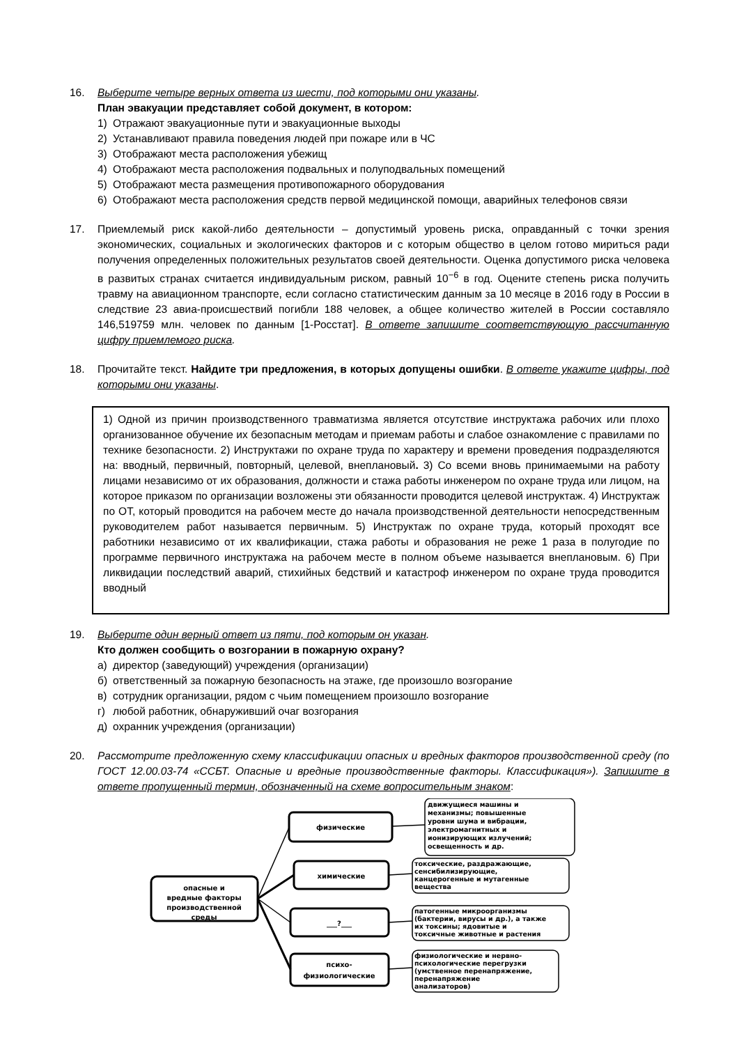16. Выберите четыре верных ответа из шести, под которыми они указаны.
План эвакуации представляет собой документ, в котором:
1) Отражают эвакуационные пути и эвакуационные выходы
2) Устанавливают правила поведения людей при пожаре или в ЧС
3) Отображают места расположения убежищ
4) Отображают места расположения подвальных и полуподвальных помещений
5) Отображают места размещения противопожарного оборудования
6) Отображают места расположения средств первой медицинской помощи, аварийных телефонов связи
17. Приемлемый риск какой-либо деятельности – допустимый уровень риска, оправданный с точки зрения экономических, социальных и экологических факторов и с которым общество в целом готово мириться ради получения определенных положительных результатов своей деятельности. Оценка допустимого риска человека в развитых странах считается индивидуальным риском, равный 10<sup>−6</sup> в год. Оцените степень риска получить травму на авиационном транспорте, если согласно статистическим данным за 10 месяце в 2016 году в России в следствие 23 авиа-происшествий погибли 188 человек, а общее количество жителей в России составляло 146,519759 млн. человек по данным [1-Росстат]. В ответе запишите соответствующую рассчитанную цифру приемлемого риска.
18. Прочитайте текст. Найдите три предложения, в которых допущены ошибки. В ответе укажите цифры, под которыми они указаны.
1) Одной из причин производственного травматизма является отсутствие инструктажа рабочих или плохо организованное обучение их безопасным методам и приемам работы и слабое ознакомление с правилами по технике безопасности. 2) Инструктажи по охране труда по характеру и времени проведения подразделяются на: вводный, первичный, повторный, целевой, внеплановый. 3) Со всеми вновь принимаемыми на работу лицами независимо от их образования, должности и стажа работы инженером по охране труда или лицом, на которое приказом по организации возложены эти обязанности проводится целевой инструктаж. 4) Инструктаж по ОТ, который проводится на рабочем месте до начала производственной деятельности непосредственным руководителем работ называется первичным. 5) Инструктаж по охране труда, который проходят все работники независимо от их квалификации, стажа работы и образования не реже 1 раза в полугодие по программе первичного инструктажа на рабочем месте в полном объеме называется внеплановым. 6) При ликвидации последствий аварий, стихийных бедствий и катастроф инженером по охране труда проводится вводный
19. Выберите один верный ответ из пяти, под которым он указан.
Кто должен сообщить о возгорании в пожарную охрану?
а) директор (заведующий) учреждения (организации)
б) ответственный за пожарную безопасность на этаже, где произошло возгорание
в) сотрудник организации, рядом с чьим помещением произошло возгорание
г) любой работник, обнаруживший очаг возгорания
д) охранник учреждения (организации)
20. Рассмотрите предложенную схему классификации опасных и вредных факторов производственной среду (по ГОСТ 12.00.03-74 «ССБТ. Опасные и вредные производственные факторы. Классификация»). Запишите в ответе пропущенный термин, обозначенный на схеме вопросительным знаком:
опасные и
вредные факторы
производственной
среды
физические
химические
___?___
психо-
физиологические
движущиеся машины и
механизмы; повышенные
уровни шума и вибрации,
электромагнитных и
ионизирующих излучений;
освещенность и др.
токсические, раздражающие,
сенсибилизирующие,
канцерогенные и мутагенные
вещества
патогенные микроорганизмы
(бактерии, вирусы и др.), а также
их токсины; ядовитые и
токсичные животные и растения
физиологические и нервно-
психологические перегрузки
(умственное перенапряжение,
перенапряжение
анализаторов)